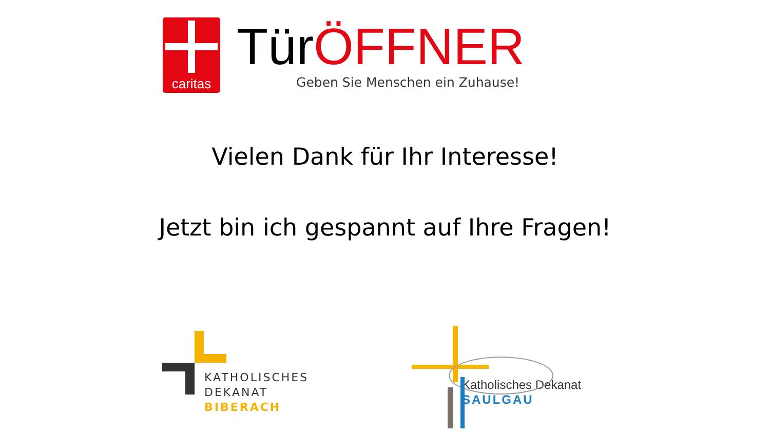caritas
TürÖFFNER
Geben Sie Menschen ein Zuhause!
Vielen Dank für Ihr Interesse!
Jetzt bin ich gespannt auf Ihre Fragen!
KATHOLISCHES
DEKANAT
BIBERACH
Katholisches Dekanat
SAULGAU